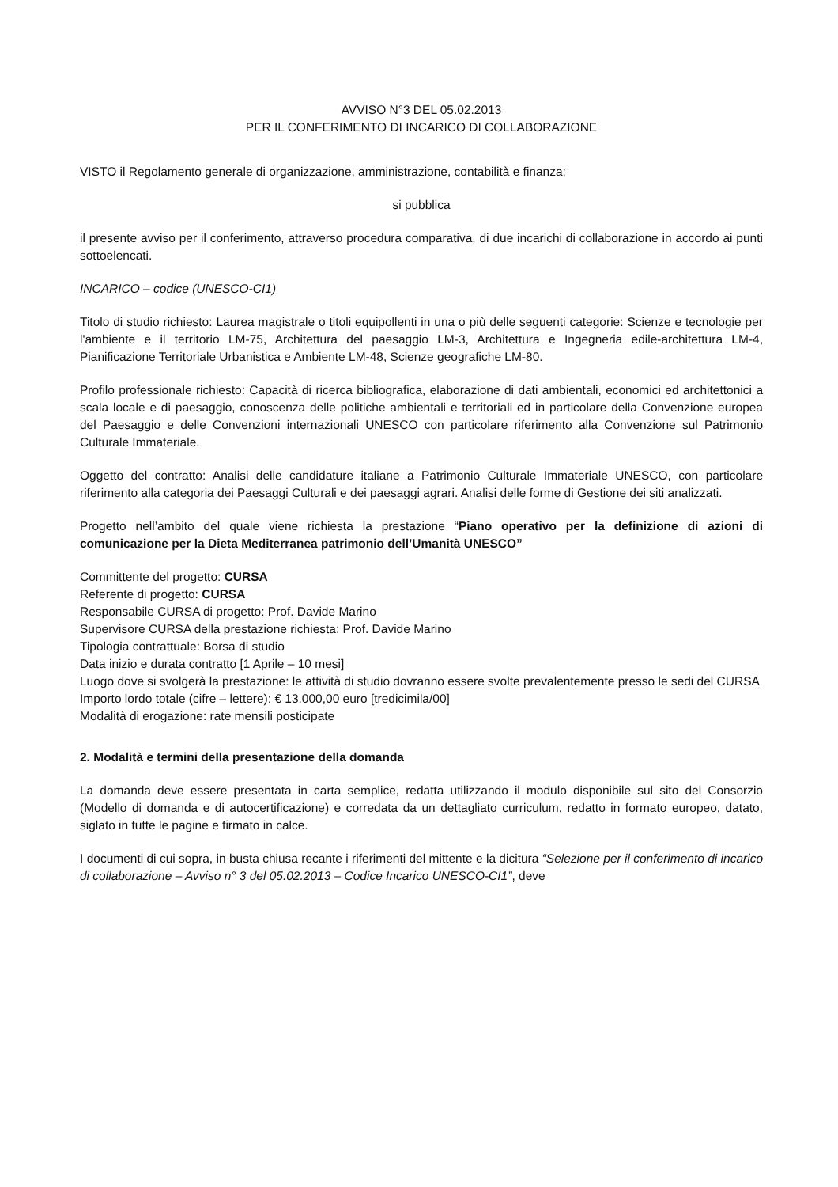AVVISO N°3 DEL 05.02.2013
PER IL CONFERIMENTO DI INCARICO DI COLLABORAZIONE
VISTO il Regolamento generale di organizzazione, amministrazione, contabilità e finanza;
si pubblica
il presente avviso per il conferimento, attraverso procedura comparativa, di due incarichi di collaborazione in accordo ai punti sottoelencati.
INCARICO – codice (UNESCO-CI1)
Titolo di studio richiesto: Laurea magistrale o titoli equipollenti in una o più delle seguenti categorie: Scienze e tecnologie per l'ambiente e il territorio LM-75, Architettura del paesaggio LM-3, Architettura e Ingegneria edile-architettura LM-4, Pianificazione Territoriale Urbanistica e Ambiente LM-48, Scienze geografiche LM-80.
Profilo professionale richiesto: Capacità di ricerca bibliografica, elaborazione di dati ambientali, economici ed architettonici a scala locale e di paesaggio, conoscenza delle politiche ambientali e territoriali ed in particolare della Convenzione europea del Paesaggio e delle Convenzioni internazionali UNESCO con particolare riferimento alla Convenzione sul Patrimonio Culturale Immateriale.
Oggetto del contratto: Analisi delle candidature italiane a Patrimonio Culturale Immateriale UNESCO, con particolare riferimento alla categoria dei Paesaggi Culturali e dei paesaggi agrari. Analisi delle forme di Gestione dei siti analizzati.
Progetto nell’ambito del quale viene richiesta la prestazione “Piano operativo per la definizione di azioni di comunicazione per la Dieta Mediterranea patrimonio dell’Umanità UNESCO”
Committente del progetto: CURSA
Referente di progetto: CURSA
Responsabile CURSA di progetto: Prof. Davide Marino
Supervisore CURSA della prestazione richiesta: Prof. Davide Marino
Tipologia contrattuale: Borsa di studio
Data inizio e durata contratto [1 Aprile – 10 mesi]
Luogo dove si svolgerà la prestazione: le attività di studio dovranno essere svolte prevalentemente presso le sedi del CURSA
Importo lordo totale (cifre – lettere): € 13.000,00 euro [tredicimila/00]
Modalità di erogazione: rate mensili posticipate
2. Modalità e termini della presentazione della domanda
La domanda deve essere presentata in carta semplice, redatta utilizzando il modulo disponibile sul sito del Consorzio (Modello di domanda e di autocertificazione) e corredata da un dettagliato curriculum, redatto in formato europeo, datato, siglato in tutte le pagine e firmato in calce.
I documenti di cui sopra, in busta chiusa recante i riferimenti del mittente e la dicitura “Selezione per il conferimento di incarico di collaborazione – Avviso n° 3 del 05.02.2013 – Codice Incarico UNESCO-CI1”, deve